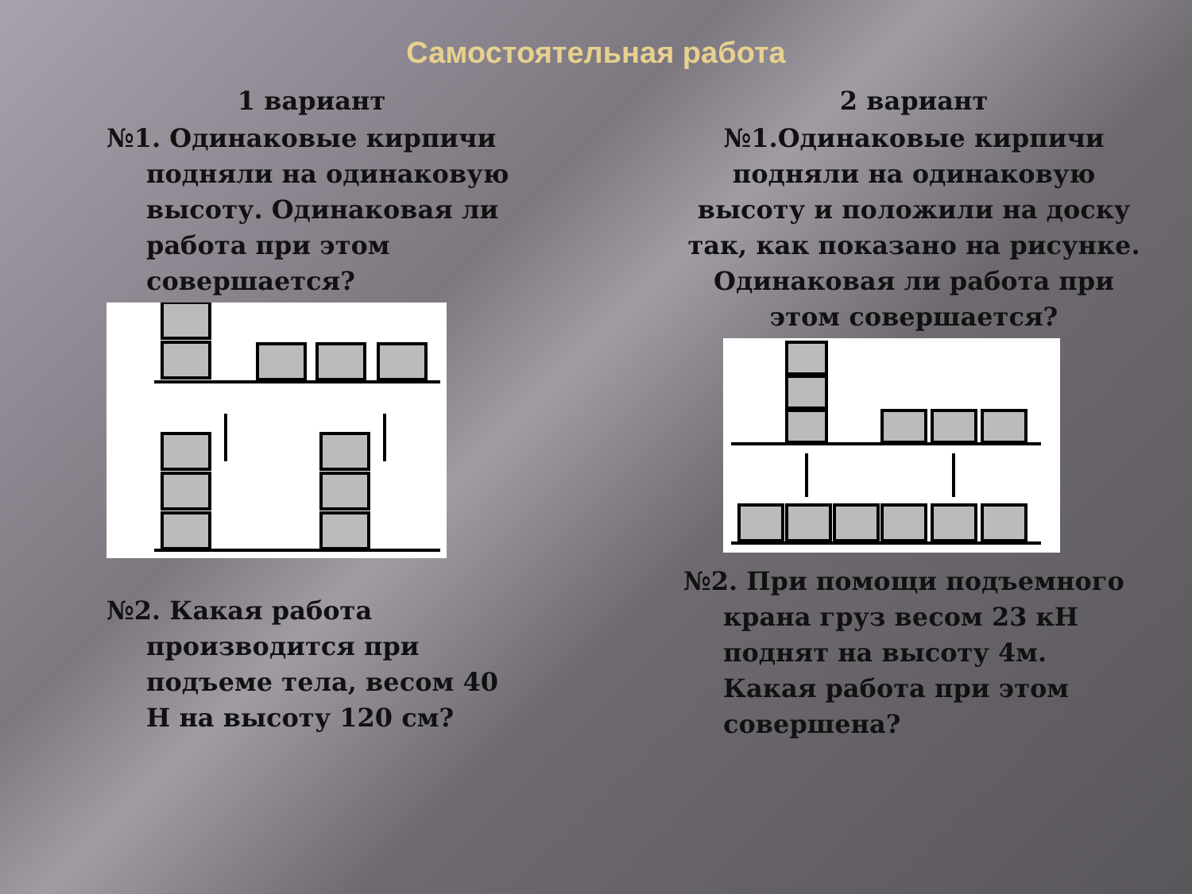Самостоятельная работа
1 вариант
№1. Одинаковые кирпичи подняли на одинаковую высоту. Одинаковая ли работа при этом совершается?
№2. Какая работа производится при подъеме тела, весом 40 Н на высоту 120 см?
2 вариант
№1.Одинаковые кирпичи подняли на одинаковую высоту и положили на доску так, как показано на рисунке. Одинаковая ли работа при этом совершается?
№2. При помощи подъемного крана груз весом 23 кН поднят на высоту 4м. Какая работа при этом совершена?